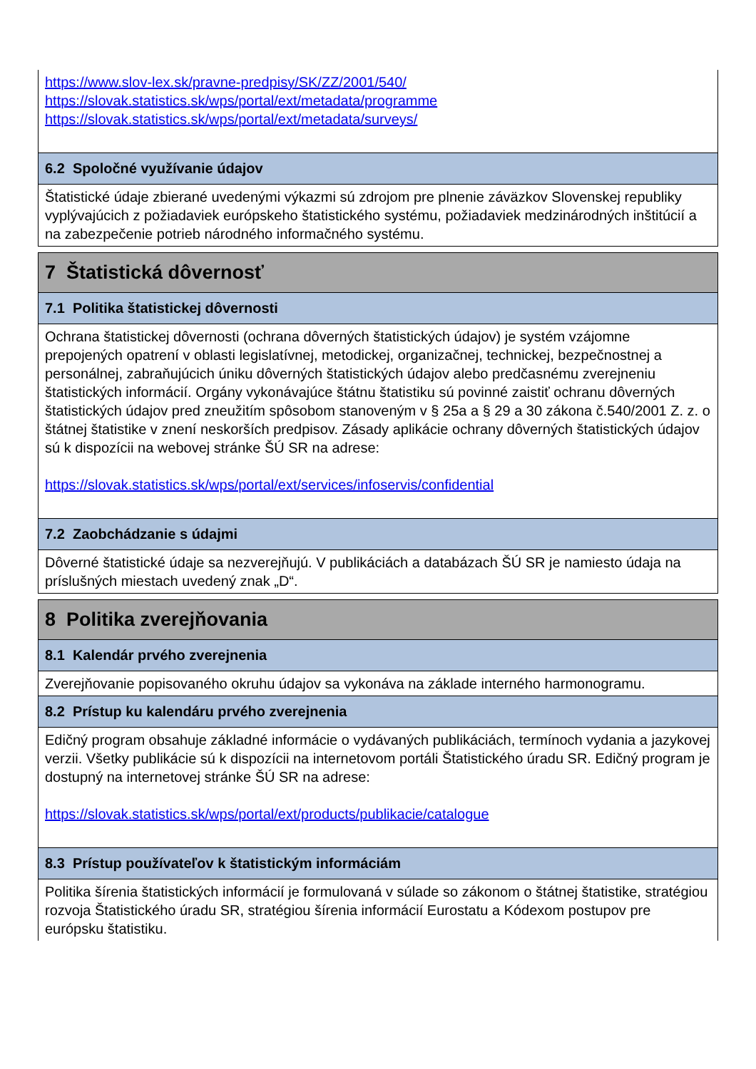https://www.slov-lex.sk/pravne-predpisy/SK/ZZ/2001/540/
https://slovak.statistics.sk/wps/portal/ext/metadata/programme
https://slovak.statistics.sk/wps/portal/ext/metadata/surveys/
6.2 Spoločné využívanie údajov
Štatistické údaje zbierané uvedenými výkazmi sú zdrojom pre plnenie záväzkov Slovenskej republiky vyplývajúcich z požiadaviek európskeho štatistického systému, požiadaviek medzinárodných inštitúcií a na zabezpečenie potrieb národného informačného systému.
7 Štatistická dôvernosť
7.1 Politika štatistickej dôvernosti
Ochrana štatistickej dôvernosti (ochrana dôverných štatistických údajov) je systém vzájomne prepojených opatrení v oblasti legislatívnej, metodickej, organizačnej, technickej, bezpečnostnej a personálnej, zabraňujúcich úniku dôverných štatistických údajov alebo predčasnému zverejneniu štatistických informácií. Orgány vykonávajúce štátnu štatistiku sú povinné zaistiť ochranu dôverných štatistických údajov pred zneužitím spôsobom stanoveným v § 25a a § 29 a 30 zákona č.540/2001 Z. z. o štátnej štatistike v znení neskorších predpisov. Zásady aplikácie ochrany dôverných štatistických údajov sú k dispozícii na webovej stránke ŠÚ SR na adrese:
https://slovak.statistics.sk/wps/portal/ext/services/infoservis/confidential
7.2 Zaobchádzanie s údajmi
Dôverné štatistické údaje sa nezverejňujú. V publikáciách a databázach ŠÚ SR je namiesto údaja na príslušných miestach uvedený znak „D“.
8 Politika zverejňovania
8.1 Kalendár prvého zverejnenia
Zverejňovanie popisovaného okruhu údajov sa vykonáva na základe interného harmonogramu.
8.2 Prístup ku kalendáru prvého zverejnenia
Edičný program obsahuje základné informácie o vydávaných publikáciách, termínoch vydania a jazykovej verzii. Všetky publikácie sú k dispozícii na internetovom portáli Štatistického úradu SR. Edičný program je dostupný na internetovej stránke ŠÚ SR na adrese:
https://slovak.statistics.sk/wps/portal/ext/products/publikacie/catalogue
8.3 Prístup používateľov k štatistickým informáciám
Politika šírenia štatistických informácií je formulovaná v súlade so zákonom o štátnej štatistike, stratégiou rozvoja Štatistického úradu SR, stratégiou šírenia informácií Eurostatu a Kódexom postupov pre európsku štatistiku.